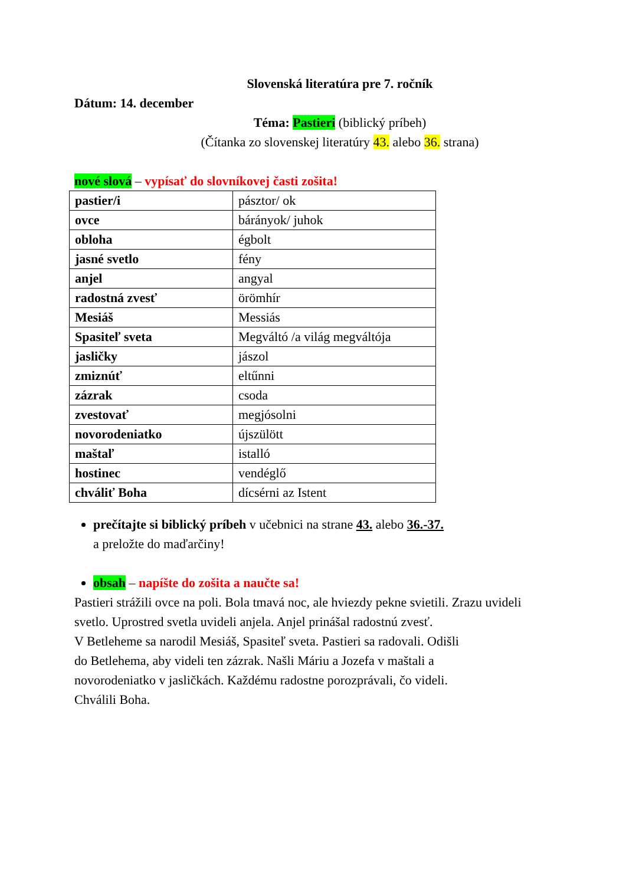Slovenská literatúra pre 7. ročník
Dátum: 14. december
Téma: Pastieri (biblický príbeh)
(Čítanka zo slovenskej literatúry 43. alebo 36. strana)
nové slová – vypísať do slovníkovej časti zošita!
| pastier/i | pásztor/ ok |
| ovce | bárányok/ juhok |
| obloha | égbolt |
| jasné svetlo | fény |
| anjel | angyal |
| radostná zvesť | örömhír |
| Mesiáš | Messiás |
| Spasiteľ sveta | Megváltó /a világ megváltója |
| jasličky | jászol |
| zmiznúť | eltűnni |
| zázrak | csoda |
| zvestovať | megjósolni |
| novorodeniatko | újszülött |
| maštaľ | istalló |
| hostinec | vendéglő |
| chváliť Boha | dícsérni az Istent |
prečítajte si biblický príbeh v učebnici na strane 43. alebo 36.-37.
a preložte do maďarčiny!
obsah – napíšte do zošita a naučte sa!
Pastieri strážili ovce na poli. Bola tmavá noc, ale hviezdy pekne svietili. Zrazu uvideli svetlo. Uprostred svetla uvideli anjela. Anjel prinášal radostnú zvesť.
V Betleheme sa narodil Mesiáš, Spasiteľ sveta. Pastieri sa radovali. Odišli
do Betlehema, aby videli ten zázrak. Našli Máriu a Jozefa v maštali a
novorodeniatko v jasličkách. Každému radostne porozprávali, čo videli.
Chválili Boha.